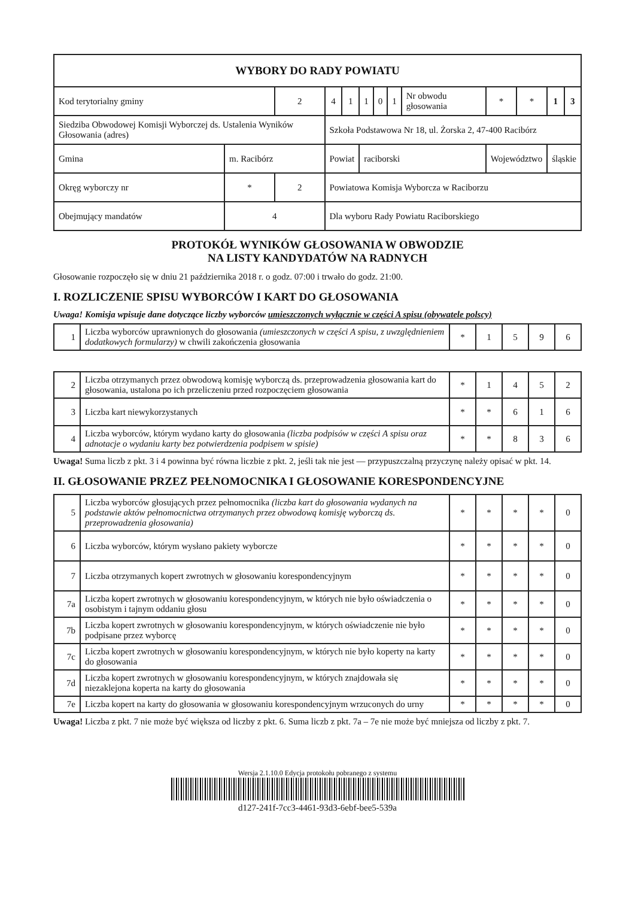| WYBORY DO RADY POWIATU | | | | | | | | | | | | | |
| Kod terytorialny gminy | | | 2 | 4 | 1 | 1 | 0 | 1 | Nr obwodu głosowania | * | * | 1 | 3 |
| Siedziba Obwodowej Komisji Wyborczej ds. Ustalenia Wyników Głosowania (adres) | | | | Szkoła Podstawowa Nr 18, ul. Żorska 2, 47-400 Racibórz | | | | | | | | | |
| Gmina | m. Racibórz | | | Powiat | | raciborski | | | | Województwo | | śląskie | |
| Okręg wyborczy nr | | * | 2 | Powiatowa Komisja Wyborcza w Raciborzu | | | | | | | | | |
| Obejmujący mandatów | | 4 | | Dla wyboru Rady Powiatu Raciborskiego | | | | | | | | | |
PROTOKÓŁ WYNIKÓW GŁOSOWANIA W OBWODZIE
NA LISTY KANDYDATÓW NA RADNYCH
Głosowanie rozpoczęło się w dniu 21 października 2018 r. o godz. 07:00 i trwało do godz. 21:00.
I. ROZLICZENIE SPISU WYBORCÓW I KART DO GŁOSOWANIA
Uwaga! Komisja wpisuje dane dotyczące liczby wyborców umieszczonych wyłącznie w części A spisu (obywatele polscy)
| 1 | Liczba wyborców uprawnionych do głosowania (umieszczonych w części A spisu, z uwzględnieniem dodatkowych formularzy) w chwili zakończenia głosowania | * | 1 | 5 | 9 | 6 |
| 2 | Liczba otrzymanych przez obwodową komisję wyborczą ds. przeprowadzenia głosowania kart do głosowania, ustalona po ich przeliczeniu przed rozpoczęciem głosowania | * | 1 | 4 | 5 | 2 |
| 3 | Liczba kart niewykorzystanych | * | * | 6 | 1 | 6 |
| 4 | Liczba wyborców, którym wydano karty do głosowania (liczba podpisów w części A spisu oraz adnotacje o wydaniu karty bez potwierdzenia podpisem w spisie) | * | * | 8 | 3 | 6 |
Uwaga! Suma liczb z pkt. 3 i 4 powinna być równa liczbie z pkt. 2, jeśli tak nie jest — przypuszczalną przyczynę należy opisać w pkt. 14.
II. GŁOSOWANIE PRZEZ PEŁNOMOCNIKA I GŁOSOWANIE KORESPONDENCYJNE
| 5 | Liczba wyborców głosujących przez pełnomocnika (liczba kart do głosowania wydanych na podstawie aktów pełnomocnictwa otrzymanych przez obwodową komisję wyborczą ds. przeprowadzenia głosowania) | * | * | * | * | 0 |
| 6 | Liczba wyborców, którym wysłano pakiety wyborcze | * | * | * | * | 0 |
| 7 | Liczba otrzymanych kopert zwrotnych w głosowaniu korespondencyjnym | * | * | * | * | 0 |
| 7a | Liczba kopert zwrotnych w głosowaniu korespondencyjnym, w których nie było oświadczenia o osobistym i tajnym oddaniu głosu | * | * | * | * | 0 |
| 7b | Liczba kopert zwrotnych w głosowaniu korespondencyjnym, w których oświadczenie nie było podpisane przez wyborcę | * | * | * | * | 0 |
| 7c | Liczba kopert zwrotnych w głosowaniu korespondencyjnym, w których nie było koperty na karty do głosowania | * | * | * | * | 0 |
| 7d | Liczba kopert zwrotnych w głosowaniu korespondencyjnym, w których znajdowała się niezaklejona koperta na karty do głosowania | * | * | * | * | 0 |
| 7e | Liczba kopert na karty do głosowania w głosowaniu korespondencyjnym wrzuconych do urny | * | * | * | * | 0 |
Uwaga! Liczba z pkt. 7 nie może być większa od liczby z pkt. 6. Suma liczb z pkt. 7a – 7e nie może być mniejsza od liczby z pkt. 7.
Wersja 2.1.10.0 Edycja protokołu pobranego z systemu
d127-241f-7cc3-4461-93d3-6ebf-bee5-539a